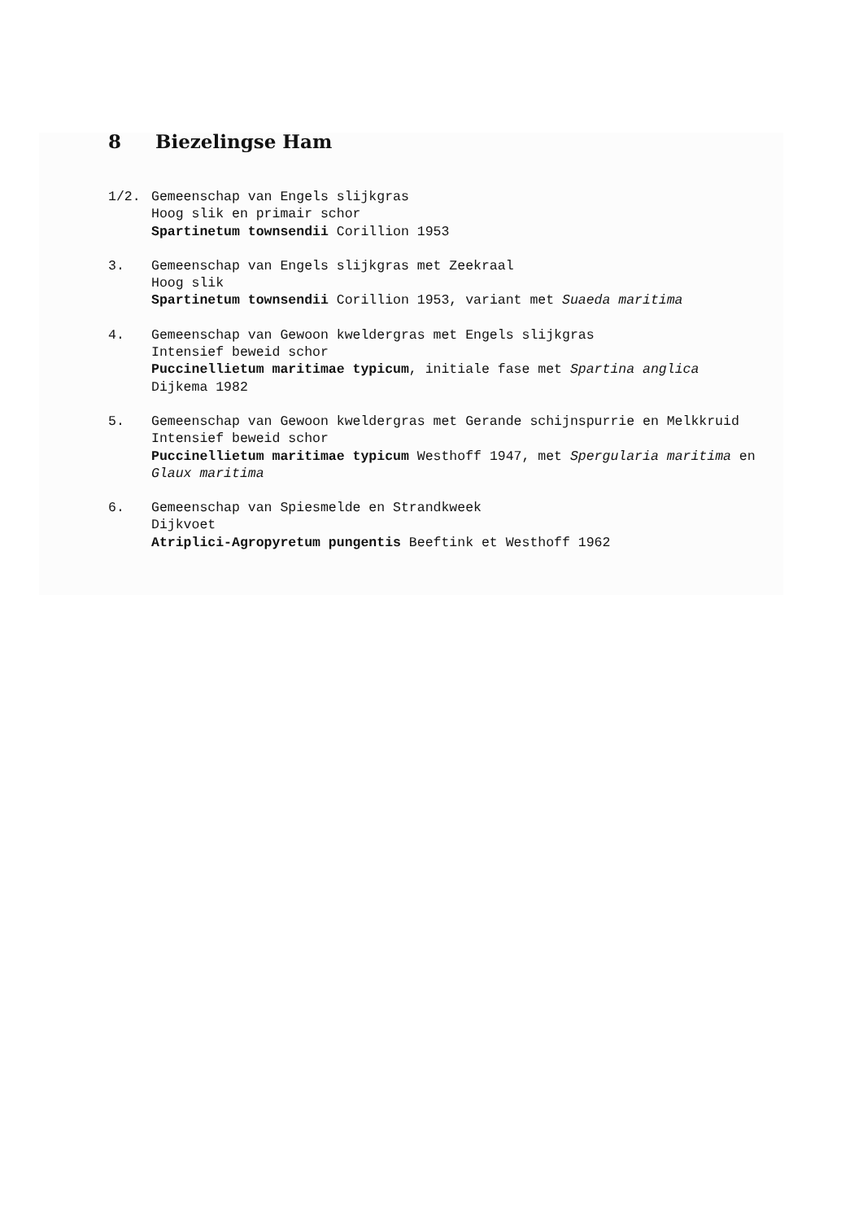8 Biezelingse Ham
1/2. Gemeenschap van Engels slijkgras
Hoog slik en primair schor
Spartinetum townsendii Corillion 1953
3. Gemeenschap van Engels slijkgras met Zeekraal
Hoog slik
Spartinetum townsendii Corillion 1953, variant met Suaeda maritima
4. Gemeenschap van Gewoon kweldergras met Engels slijkgras
Intensief beweid schor
Puccinellietum maritimae typicum, initiale fase met Spartina anglica
Dijkema 1982
5. Gemeenschap van Gewoon kweldergras met Gerande schijnspurrie en Melkkruid
Intensief beweid schor
Puccinellietum maritimae typicum Westhoff 1947, met Spergularia maritima en Glaux maritima
6. Gemeenschap van Spiesmelde en Strandkweek
Dijkvoet
Atriplici-Agropyretum pungentis Beeftink et Westhoff 1962